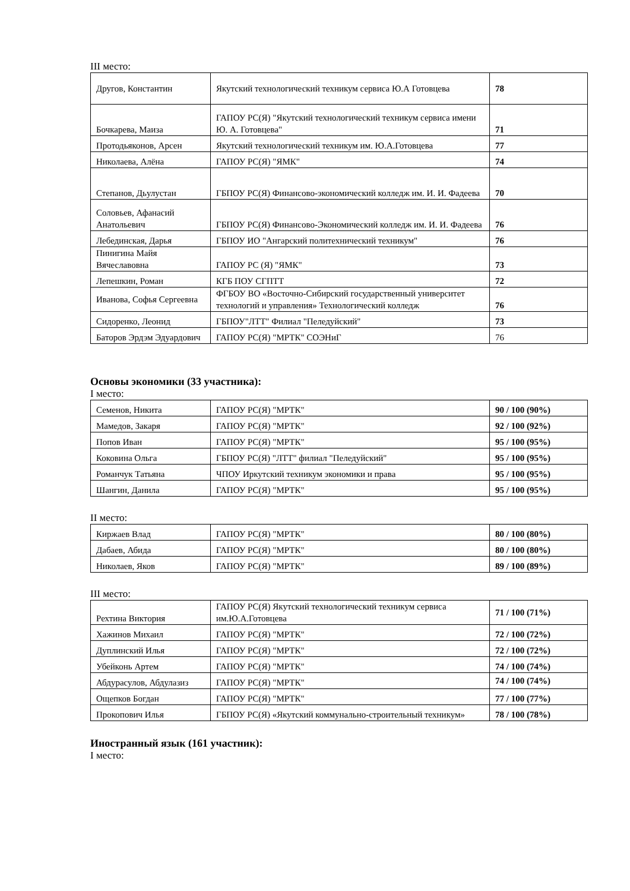III место:
| Другов, Константин | Якутский технологический техникум сервиса Ю.А Готовцева | 78 |
| Бочкарева, Маиза | ГАПОУ РС(Я) "Якутский технологический техникум сервиса имени Ю. А. Готовцева" | 71 |
| Протодьяконов, Арсен | Якутский технологический техникум им. Ю.А.Готовцева | 77 |
| Николаева, Алёна | ГАПОУ РС(Я) "ЯМК" | 74 |
| Степанов, Дьулустан | ГБПОУ РС(Я) Финансово-экономический колледж им. И. И. Фадеева | 70 |
| Соловьев, Афанасий Анатольевич | ГБПОУ РС(Я) Финансово-Экономический колледж им. И. И. Фадеева | 76 |
| Лебединская, Дарья | ГБПОУ ИО "Ангарский политехнический техникум" | 76 |
| Пинигина Майя Вячеславовна | ГАПОУ РС (Я) "ЯМК" | 73 |
| Лепешкин, Роман | КГБ ПОУ СГПТТ | 72 |
| Иванова, Софья Сергеевна | ФГБОУ ВО «Восточно-Сибирский государственный университет технологий и управления» Технологический колледж | 76 |
| Сидоренко, Леонид | ГБПОУ"ЛТТ" Филиал "Пеледуйский" | 73 |
| Баторов Эрдэм Эдуардович | ГАПОУ РС(Я) "МРТК" СОЭНиГ | 76 |
Основы экономики (33 участника):
I место:
| Семенов, Никита | ГАПОУ РС(Я) "МРТК" | 90 / 100 (90%) |
| Мамедов, Закаря | ГАПОУ РС(Я) "МРТК" | 92 / 100 (92%) |
| Попов Иван | ГАПОУ РС(Я) "МРТК" | 95 / 100 (95%) |
| Коковина Ольга | ГБПОУ РС(Я) "ЛТТ" филиал "Пеледуйский" | 95 / 100 (95%) |
| Романчук Татьяна | ЧПОУ Иркутский техникум экономики и права | 95 / 100 (95%) |
| Шангин, Данила | ГАПОУ РС(Я) "МРТК" | 95 / 100 (95%) |
II место:
| Киржаев Влад | ГАПОУ РС(Я) "МРТК" | 80 / 100 (80%) |
| Дабаев, Абида | ГАПОУ РС(Я) "МРТК" | 80 / 100 (80%) |
| Николаев, Яков | ГАПОУ РС(Я) "МРТК" | 89 / 100 (89%) |
III место:
| Рехтина Виктория | ГАПОУ РС(Я) Якутский технологический техникум сервиса им.Ю.А.Готовцева | 71 / 100 (71%) |
| Хажинов Михаил | ГАПОУ РС(Я) "МРТК" | 72 / 100 (72%) |
| Дуплинский Илья | ГАПОУ РС(Я) "МРТК" | 72 / 100 (72%) |
| Убейконь Артем | ГАПОУ РС(Я) "МРТК" | 74 / 100 (74%) |
| Абдурасулов, Абдулазиз | ГАПОУ РС(Я) "МРТК" | 74 / 100 (74%) |
| Ощепков Богдан | ГАПОУ РС(Я) "МРТК" | 77 / 100 (77%) |
| Прокопович Илья | ГБПОУ РС(Я) «Якутский коммунально-строительный техникум» | 78 / 100 (78%) |
Иностранный язык (161 участник):
I место: